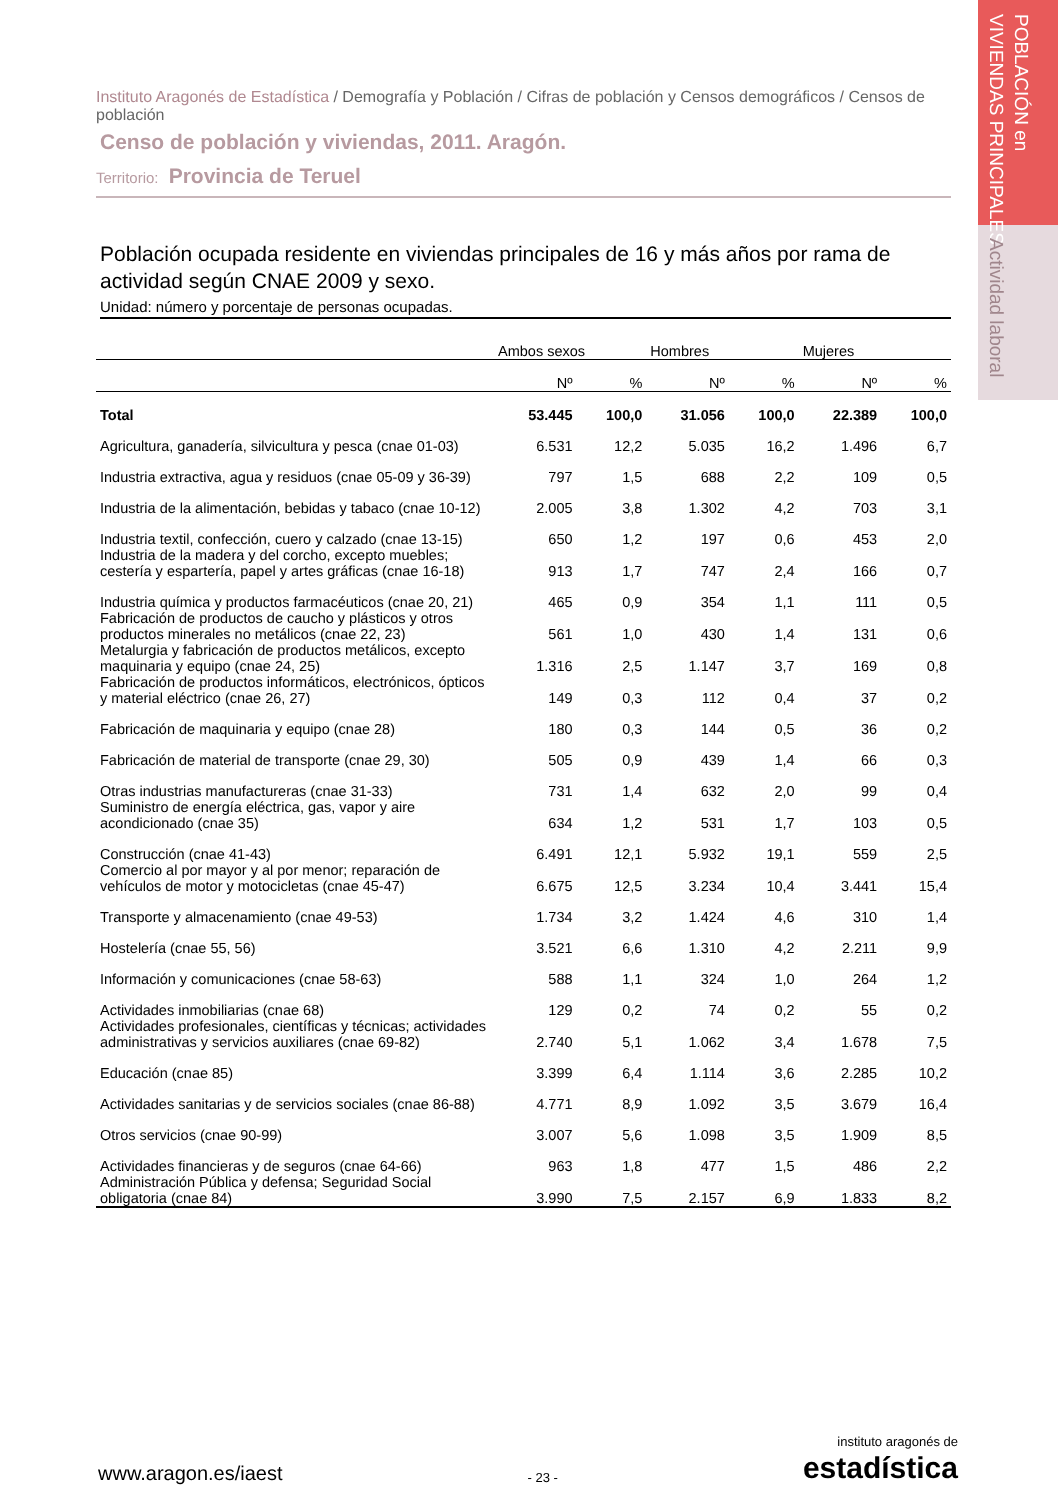POBLACIÓN en
VIVIENDAS PRINCIPALES
Actividad laboral
Instituto Aragonés de Estadística / Demografía y Población / Cifras de población y Censos demográficos / Censos de población
Censo de población y viviendas, 2011. Aragón.
Territorio: Provincia de Teruel
Población ocupada residente en viviendas principales de 16 y más años por rama de actividad según CNAE 2009 y sexo.
Unidad: número y porcentaje de personas ocupadas.
| | Ambos sexos | | Hombres | | Mujeres | |
| --- | --- | --- | --- | --- | --- | --- |
| | Nº | % | Nº | % | Nº | % |
| Total | 53.445 | 100,0 | 31.056 | 100,0 | 22.389 | 100,0 |
| Agricultura, ganadería, silvicultura y pesca (cnae 01-03) | 6.531 | 12,2 | 5.035 | 16,2 | 1.496 | 6,7 |
| Industria extractiva, agua y residuos (cnae 05-09 y 36-39) | 797 | 1,5 | 688 | 2,2 | 109 | 0,5 |
| Industria de la alimentación, bebidas y tabaco (cnae 10-12) | 2.005 | 3,8 | 1.302 | 4,2 | 703 | 3,1 |
| Industria textil, confección, cuero y calzado (cnae 13-15) | 650 | 1,2 | 197 | 0,6 | 453 | 2,0 |
| Industria de la madera y del corcho, excepto muebles; cestería y espartería, papel y artes gráficas (cnae 16-18) | 913 | 1,7 | 747 | 2,4 | 166 | 0,7 |
| Industria química y productos farmacéuticos (cnae 20, 21) | 465 | 0,9 | 354 | 1,1 | 111 | 0,5 |
| Fabricación de productos de caucho y plásticos y otros productos minerales no metálicos (cnae 22, 23) | 561 | 1,0 | 430 | 1,4 | 131 | 0,6 |
| Metalurgia y fabricación de productos metálicos, excepto maquinaria y equipo (cnae 24, 25) | 1.316 | 2,5 | 1.147 | 3,7 | 169 | 0,8 |
| Fabricación de productos informáticos, electrónicos, ópticos y material eléctrico (cnae 26, 27) | 149 | 0,3 | 112 | 0,4 | 37 | 0,2 |
| Fabricación de maquinaria y equipo (cnae 28) | 180 | 0,3 | 144 | 0,5 | 36 | 0,2 |
| Fabricación de material de transporte (cnae 29, 30) | 505 | 0,9 | 439 | 1,4 | 66 | 0,3 |
| Otras industrias manufactureras (cnae 31-33) | 731 | 1,4 | 632 | 2,0 | 99 | 0,4 |
| Suministro de energía eléctrica, gas, vapor y aire acondicionado (cnae 35) | 634 | 1,2 | 531 | 1,7 | 103 | 0,5 |
| Construcción (cnae 41-43) | 6.491 | 12,1 | 5.932 | 19,1 | 559 | 2,5 |
| Comercio al por mayor y al por menor; reparación de vehículos de motor y motocicletas (cnae 45-47) | 6.675 | 12,5 | 3.234 | 10,4 | 3.441 | 15,4 |
| Transporte y almacenamiento (cnae 49-53) | 1.734 | 3,2 | 1.424 | 4,6 | 310 | 1,4 |
| Hostelería (cnae 55, 56) | 3.521 | 6,6 | 1.310 | 4,2 | 2.211 | 9,9 |
| Información y comunicaciones (cnae 58-63) | 588 | 1,1 | 324 | 1,0 | 264 | 1,2 |
| Actividades inmobiliarias (cnae 68) | 129 | 0,2 | 74 | 0,2 | 55 | 0,2 |
| Actividades profesionales, científicas y técnicas; actividades administrativas y servicios auxiliares (cnae 69-82) | 2.740 | 5,1 | 1.062 | 3,4 | 1.678 | 7,5 |
| Educación (cnae 85) | 3.399 | 6,4 | 1.114 | 3,6 | 2.285 | 10,2 |
| Actividades sanitarias y de servicios sociales (cnae 86-88) | 4.771 | 8,9 | 1.092 | 3,5 | 3.679 | 16,4 |
| Otros servicios (cnae 90-99) | 3.007 | 5,6 | 1.098 | 3,5 | 1.909 | 8,5 |
| Actividades financieras y de seguros (cnae 64-66) | 963 | 1,8 | 477 | 1,5 | 486 | 2,2 |
| Administración Pública y defensa; Seguridad Social obligatoria (cnae 84) | 3.990 | 7,5 | 2.157 | 6,9 | 1.833 | 8,2 |
www.aragon.es/iaest - 23 - instituto aragonés de
estadística